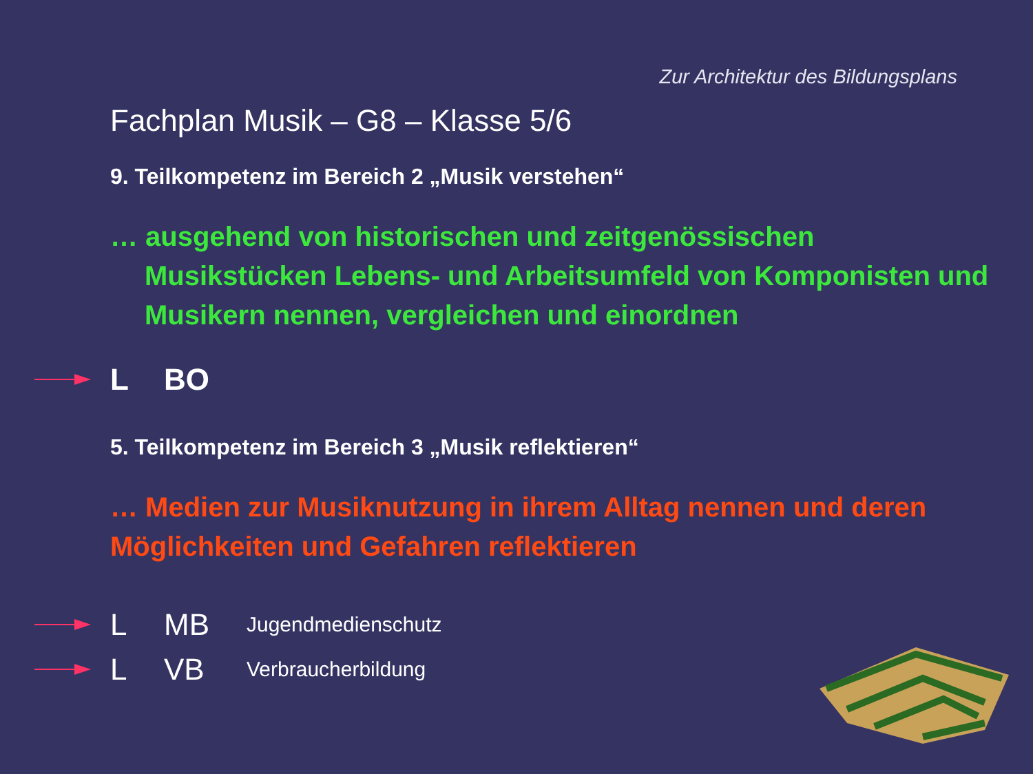Zur Architektur des Bildungsplans
Fachplan Musik – G8 – Klasse 5/6
9. Teilkompetenz im Bereich 2 „Musik verstehen“
… ausgehend von historischen und zeitgenössischen
Musikstücken Lebens- und Arbeitsumfeld von Komponisten und Musikern nennen, vergleichen und einordnen
L BO
5. Teilkompetenz im Bereich 3 „Musik reflektieren“
… Medien zur Musiknutzung in ihrem Alltag nennen und deren Möglichkeiten und Gefahren reflektieren
L MB Jugendmedienschutz
L VB Verbraucherbildung